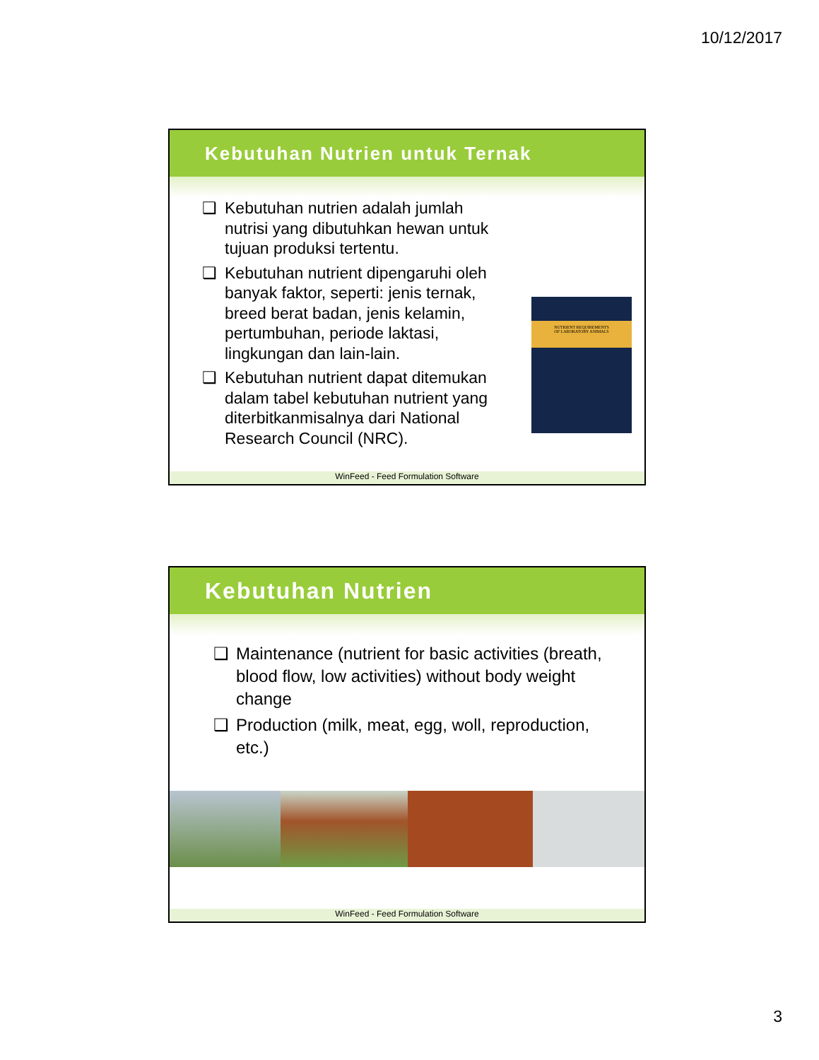10/12/2017
Kebutuhan Nutrien untuk Ternak
❑ Kebutuhan nutrien adalah jumlah nutrisi yang dibutuhkan hewan untuk tujuan produksi tertentu.
❑ Kebutuhan nutrient dipengaruhi oleh banyak faktor, seperti: jenis ternak, breed berat badan, jenis kelamin, pertumbuhan, periode laktasi, lingkungan dan lain-lain.
❑ Kebutuhan nutrient dapat ditemukan dalam tabel kebutuhan nutrient yang diterbitkanmisalnya dari National Research Council (NRC).
NUTRIENT REQUIREMENTS
OF LABORATORY ANIMALS
WinFeed - Feed Formulation Software
Kebutuhan Nutrien
❑ Maintenance (nutrient for basic activities (breath, blood flow, low activities) without body weight change
❑ Production (milk, meat, egg, woll, reproduction, etc.)
WinFeed - Feed Formulation Software
3